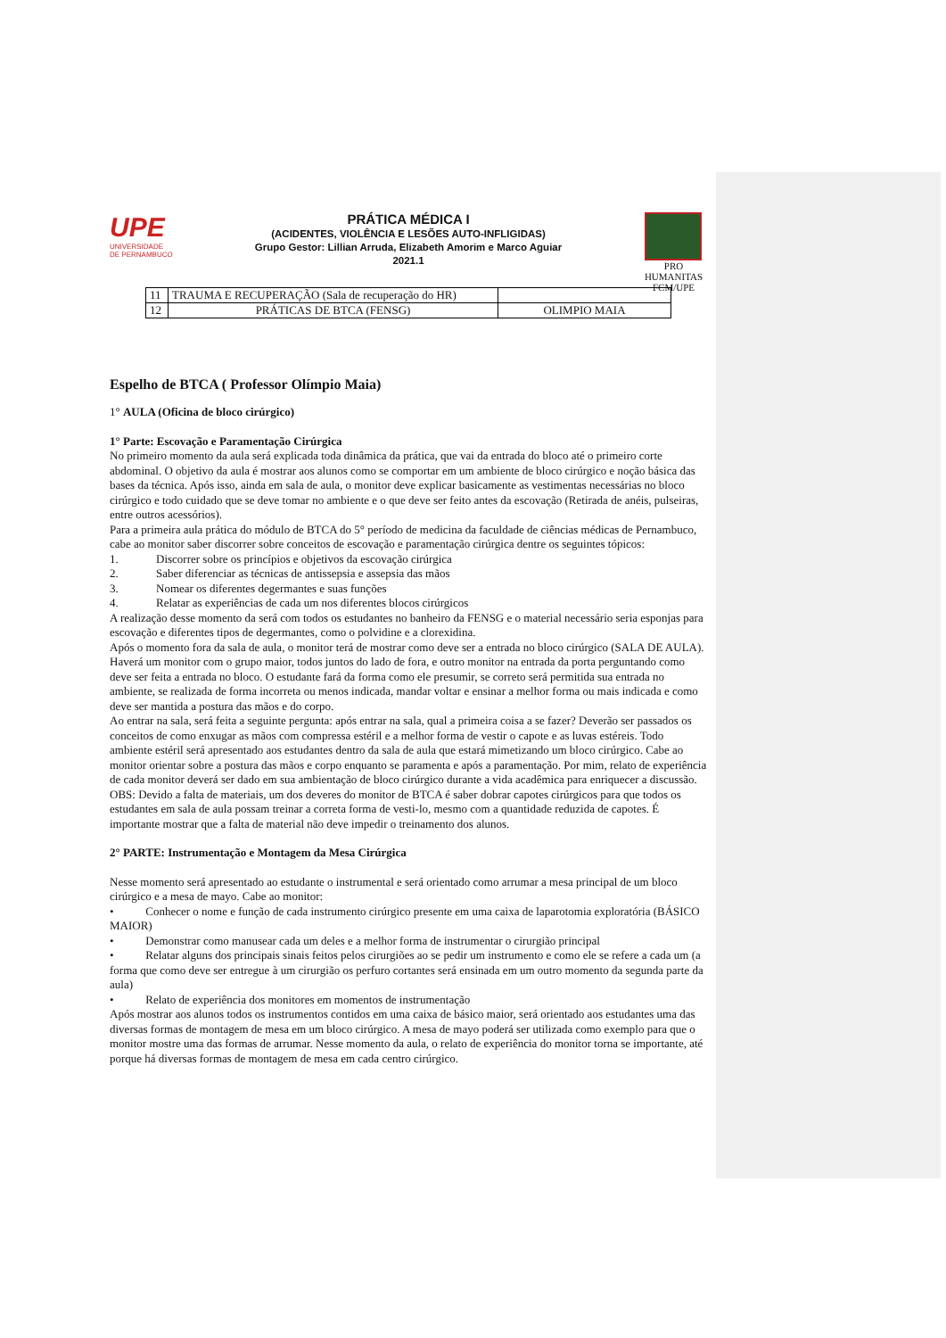UPE
UNIVERSIDADE
DE PERNAMBUCO
PRÁTICA MÉDICA I
(ACIDENTES, VIOLÊNCIA E LESÕES AUTO-INFLIGIDAS)
Grupo Gestor: Lillian Arruda, Elizabeth Amorim e Marco Aguiar
2021.1
PRO HUMANITAS
FCM/UPE
| 11 | TRAUMA E RECUPERAÇÃO (Sala de recuperação do HR) | |
| 12 | PRÁTICAS DE BTCA (FENSG) | OLIMPIO MAIA |
Espelho de BTCA ( Professor Olímpio Maia)
1° AULA (Oficina de bloco cirúrgico)
1° Parte: Escovação e Paramentação Cirúrgica
No primeiro momento da aula será explicada toda dinâmica da prática, que vai da entrada do bloco até o primeiro corte abdominal. O objetivo da aula é mostrar aos alunos como se comportar em um ambiente de bloco cirúrgico e noção básica das bases da técnica. Após isso, ainda em sala de aula, o monitor deve explicar basicamente as vestimentas necessárias no bloco cirúrgico e todo cuidado que se deve tomar no ambiente e o que deve ser feito antes da escovação (Retirada de anéis, pulseiras, entre outros acessórios).
Para a primeira aula prática do módulo de BTCA do 5° período de medicina da faculdade de ciências médicas de Pernambuco, cabe ao monitor saber discorrer sobre conceitos de escovação e paramentação cirúrgica dentre os seguintes tópicos:
1. Discorrer sobre os princípios e objetivos da escovação cirúrgica
2. Saber diferenciar as técnicas de antissepsia e assepsia das mãos
3. Nomear os diferentes degermantes e suas funções
4. Relatar as experiências de cada um nos diferentes blocos cirúrgicos
A realização desse momento da será com todos os estudantes no banheiro da FENSG e o material necessário seria esponjas para escovação e diferentes tipos de degermantes, como o polvidine e a clorexidina.
Após o momento fora da sala de aula, o monitor terá de mostrar como deve ser a entrada no bloco cirúrgico (SALA DE AULA). Haverá um monitor com o grupo maior, todos juntos do lado de fora, e outro monitor na entrada da porta perguntando como deve ser feita a entrada no bloco. O estudante fará da forma como ele presumir, se correto será permitida sua entrada no ambiente, se realizada de forma incorreta ou menos indicada, mandar voltar e ensinar a melhor forma ou mais indicada e como deve ser mantida a postura das mãos e do corpo.
Ao entrar na sala, será feita a seguinte pergunta: após entrar na sala, qual a primeira coisa a se fazer? Deverão ser passados os conceitos de como enxugar as mãos com compressa estéril e a melhor forma de vestir o capote e as luvas estéreis. Todo ambiente estéril será apresentado aos estudantes dentro da sala de aula que estará mimetizando um bloco cirúrgico. Cabe ao monitor orientar sobre a postura das mãos e corpo enquanto se paramenta e após a paramentação. Por mim, relato de experiência de cada monitor deverá ser dado em sua ambientação de bloco cirúrgico durante a vida acadêmica para enriquecer a discussão.
OBS: Devido a falta de materiais, um dos deveres do monitor de BTCA é saber dobrar capotes cirúrgicos para que todos os estudantes em sala de aula possam treinar a correta forma de vesti-lo, mesmo com a quantidade reduzida de capotes. É importante mostrar que a falta de material não deve impedir o treinamento dos alunos.
2° PARTE: Instrumentação e Montagem da Mesa Cirúrgica
Nesse momento será apresentado ao estudante o instrumental e será orientado como arrumar a mesa principal de um bloco cirúrgico e a mesa de mayo. Cabe ao monitor:
• Conhecer o nome e função de cada instrumento cirúrgico presente em uma caixa de laparotomia exploratória (BÁSICO MAIOR)
• Demonstrar como manusear cada um deles e a melhor forma de instrumentar o cirurgião principal
• Relatar alguns dos principais sinais feitos pelos cirurgiões ao se pedir um instrumento e como ele se refere a cada um (a forma que como deve ser entregue à um cirurgião os perfuro cortantes será ensinada em um outro momento da segunda parte da aula)
• Relato de experiência dos monitores em momentos de instrumentação
Após mostrar aos alunos todos os instrumentos contidos em uma caixa de básico maior, será orientado aos estudantes uma das diversas formas de montagem de mesa em um bloco cirúrgico. A mesa de mayo poderá ser utilizada como exemplo para que o monitor mostre uma das formas de arrumar. Nesse momento da aula, o relato de experiência do monitor torna se importante, até porque há diversas formas de montagem de mesa em cada centro cirúrgico.